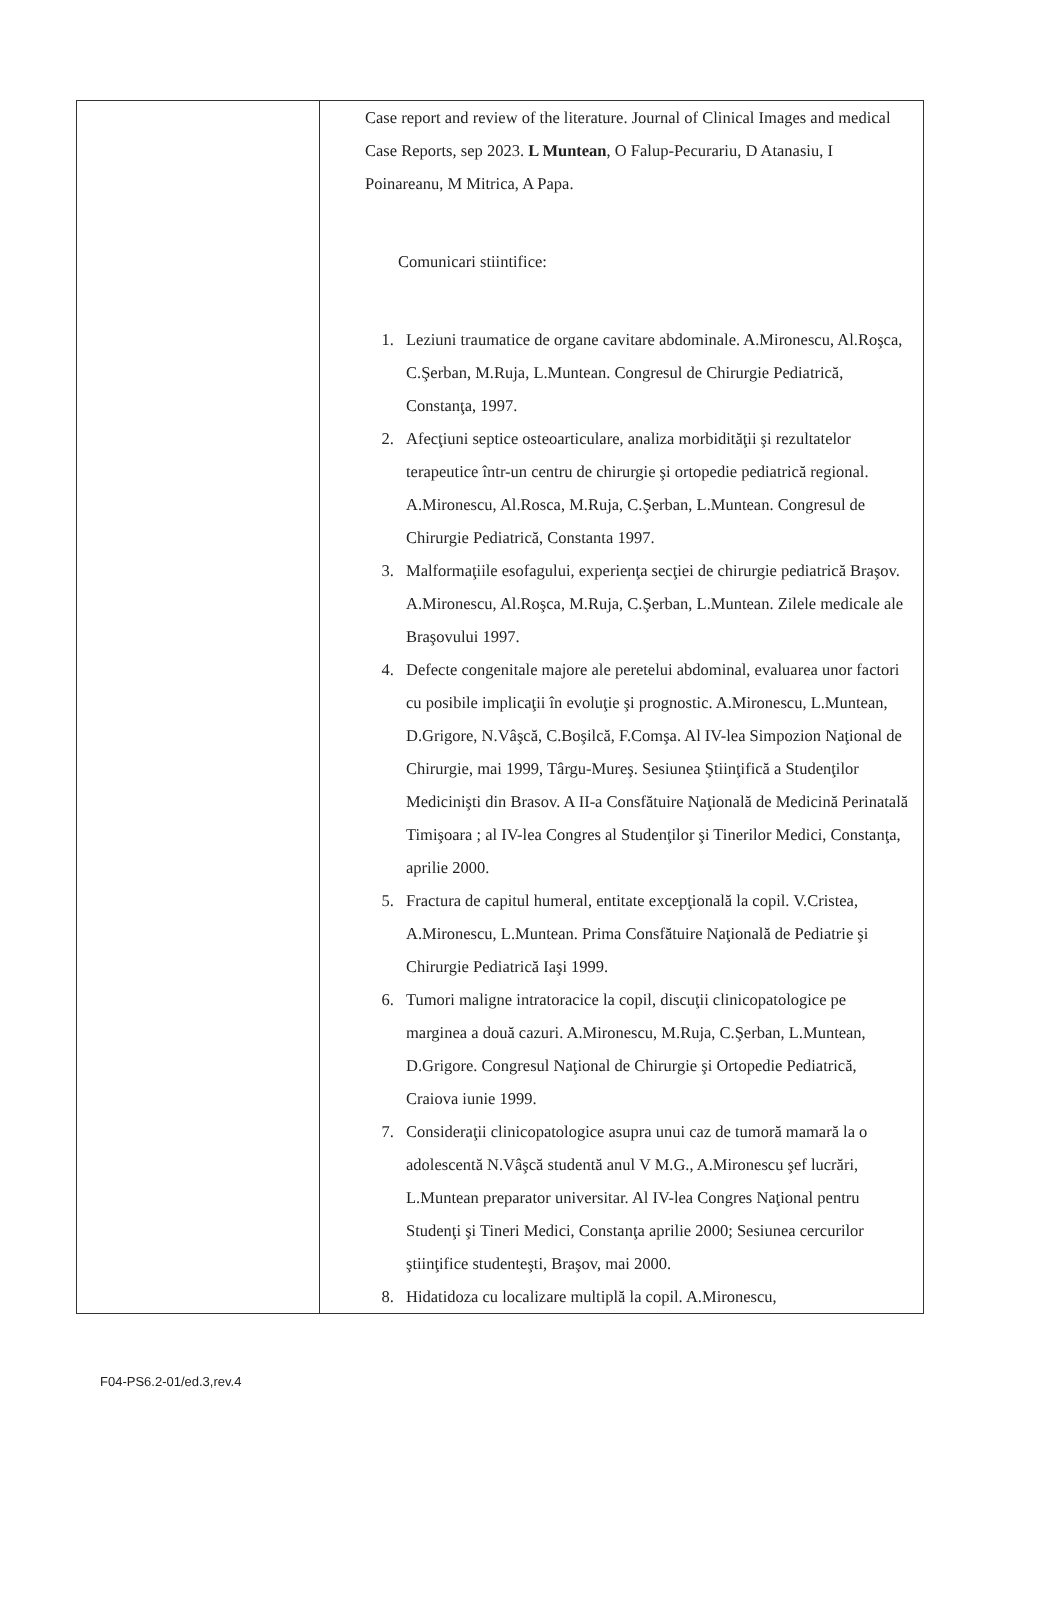| | Case report and review of the literature. Journal of Clinical Images and medical Case Reports, sep 2023. L Muntean , O Falup-Pecurariu, D Atanasiu, I Poinareanu, M Mitrica, A Papa. Comunicari stiintifice: 1. Leziuni traumatice de organe cavitare abdominale. A.Mironescu, Al.Roşca, C.Şerban, M.Ruja, L.Muntean. Congresul de Chirurgie Pediatrică, Constanţa, 1997. 2. Afecţiuni septice osteoarticulare, analiza morbidităţii şi rezultatelor terapeutice într-un centru de chirurgie şi ortopedie pediatrică regional. A.Mironescu, Al.Rosca, M.Ruja, C.Şerban, L.Muntean. Congresul de Chirurgie Pediatrică, Constanta 1997. 3. Malformaţiile esofagului, experienţa secţiei de chirurgie pediatrică Braşov. A.Mironescu, Al.Roşca, M.Ruja, C.Şerban, L.Muntean. Zilele medicale ale Braşovului 1997. 4. Defecte congenitale majore ale peretelui abdominal, evaluarea unor factori cu posibile implicaţii în evoluţie şi prognostic. A.Mironescu, L.Muntean, D.Grigore, N.Vâşcă, C.Boşilcă, F.Comşa. Al IV-lea Simpozion Naţional de Chirurgie, mai 1999, Târgu-Mureş. Sesiunea Ştiinţifică a Studenţilor Medicinişti din Brasov. A II-a Consfătuire Naţională de Medicină Perinatală Timişoara ; al IV-lea Congres al Studenţilor şi Tinerilor Medici, Constanţa, aprilie 2000. 5. Fractura de capitul humeral, entitate excepţională la copil. V.Cristea, A.Mironescu, L.Muntean. Prima Consfătuire Naţională de Pediatrie şi Chirurgie Pediatrică Iaşi 1999. 6. Tumori maligne intratoracice la copil, discuţii clinicopatologice pe marginea a două cazuri. A.Mironescu, M.Ruja, C.Şerban, L.Muntean, D.Grigore. Congresul Naţional de Chirurgie şi Ortopedie Pediatrică, Craiova iunie 1999. 7. Consideraţii clinicopatologice asupra unui caz de tumoră mamară la o adolescentă N.Vâşcă studentă anul V M.G., A.Mironescu şef lucrări, L.Muntean preparator universitar. Al IV-lea Congres Naţional pentru Studenţi şi Tineri Medici, Constanţa aprilie 2000; Sesiunea cercurilor ştiinţifice studenteşti, Braşov, mai 2000. 8. Hidatidoza cu localizare multiplă la copil. A.Mironescu, |
F04-PS6.2-01/ed.3,rev.4